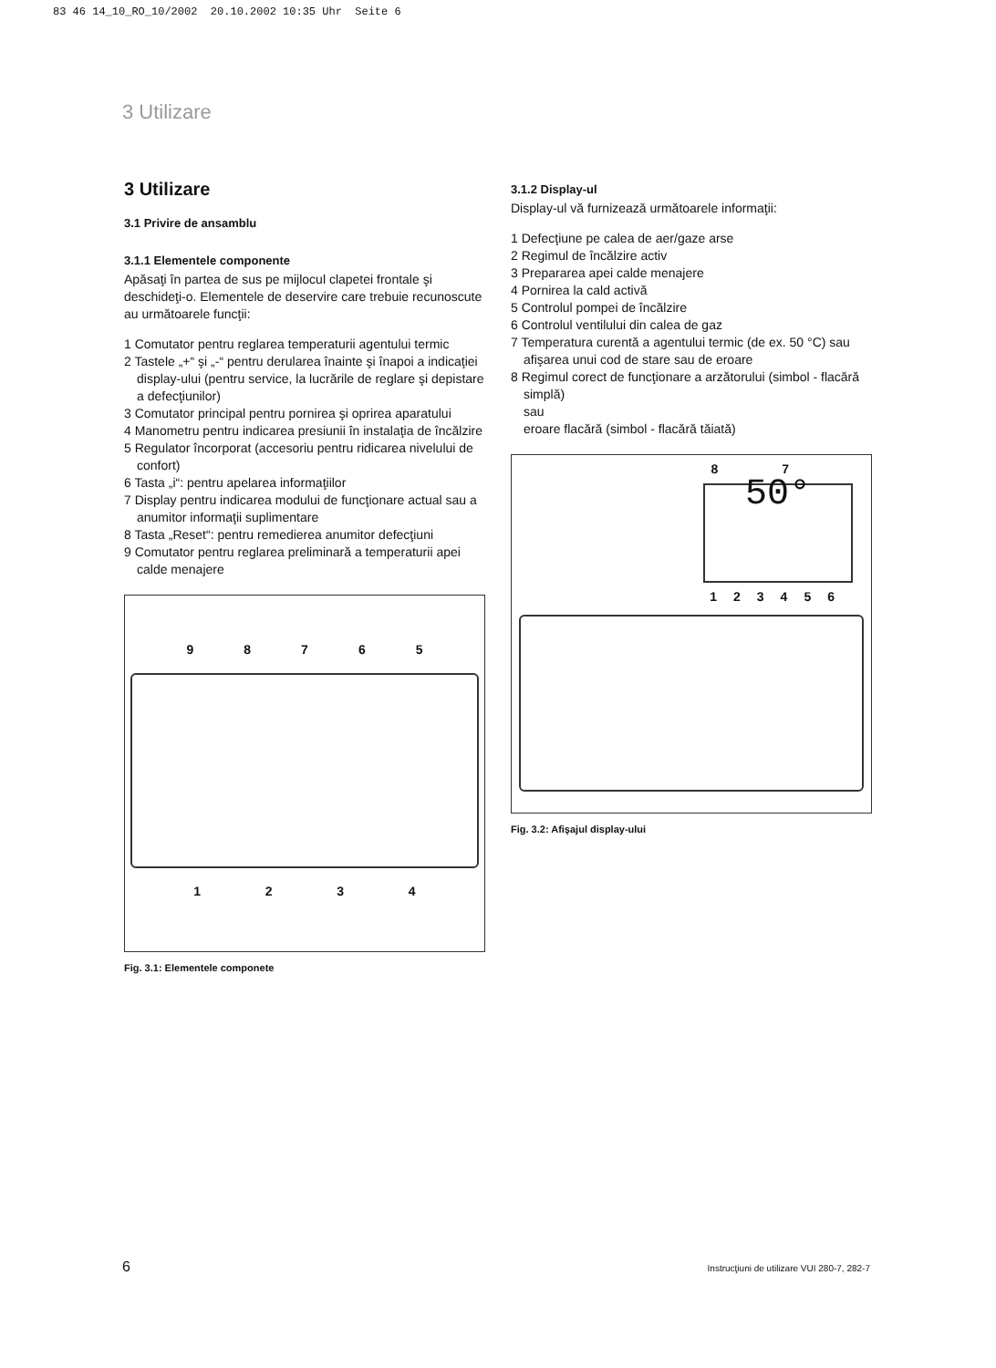83 46 14_10_RO_10/2002 20.10.2002 10:35 Uhr Seite 6
3 Utilizare
3 Utilizare
3.1 Privire de ansamblu
3.1.1 Elementele componente
Apăsaţi în partea de sus pe mijlocul clapetei frontale şi deschideţi-o. Elementele de deservire care trebuie recunoscute au următoarele funcţii:
1 Comutator pentru reglarea temperaturii agentului termic
2 Tastele „+“ şi „-“ pentru derularea înainte şi înapoi a indicaţiei display-ului (pentru service, la lucrările de reglare şi depistare a defecţiunilor)
3 Comutator principal pentru pornirea şi oprirea aparatului
4 Manometru pentru indicarea presiunii în instalaţia de încălzire
5 Regulator încorporat (accesoriu pentru ridicarea nivelului de confort)
6 Tasta „i“: pentru apelarea informaţiilor
7 Display pentru indicarea modului de funcţionare actual sau a anumitor informaţii suplimentare
8 Tasta „Reset“: pentru remedierea anumitor defecţiuni
9 Comutator pentru reglarea preliminară a temperaturii apei calde menajere
98765
1234
Fig. 3.1: Elementele componete
3.1.2 Display-ul
Display-ul vă furnizează următoarele informaţii:
1 Defecţiune pe calea de aer/gaze arse
2 Regimul de încălzire activ
3 Prepararea apei calde menajere
4 Pornirea la cald activă
5 Controlul pompei de încălzire
6 Controlul ventilului din calea de gaz
7 Temperatura curentă a agentului termic (de ex. 50 °C) sau
afişarea unui cod de stare sau de eroare
8 Regimul corect de funcţionare a arzătorului (simbol - flacără simplă)
sau
eroare flacără (simbol - flacără tăiată)
87
50°
123456
Fig. 3.2: Afişajul display-ului
6 Instrucţiuni de utilizare VUI 280-7, 282-7